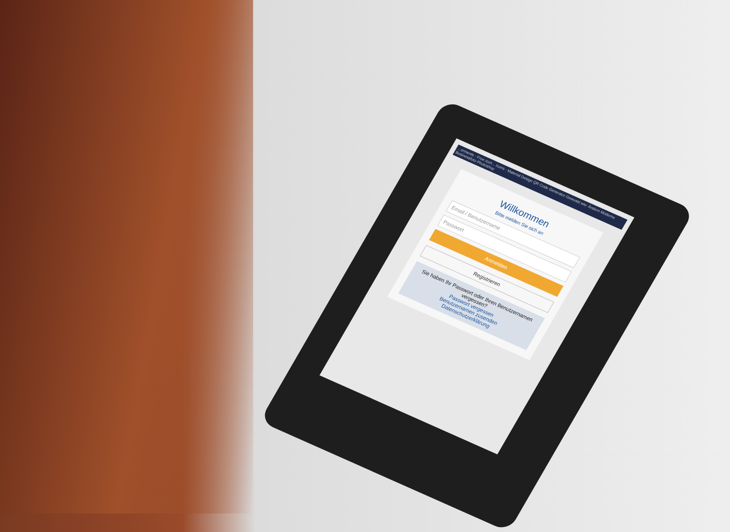...ormente - Free icon... Icons - Material Design QR Code Generator Gewusst wie: Ändern Moderne Businessfoto Photoshop
Willkommen
Bitte melden Sie sich an
Email / Benutzername
Passwort
Anmelden
Registrieren
Sie haben Ihr Passwort oder Ihren Benutzernamen vergessen?
Passwort vergessen
Benutzernamen zusenden
Datenschutzerklärung